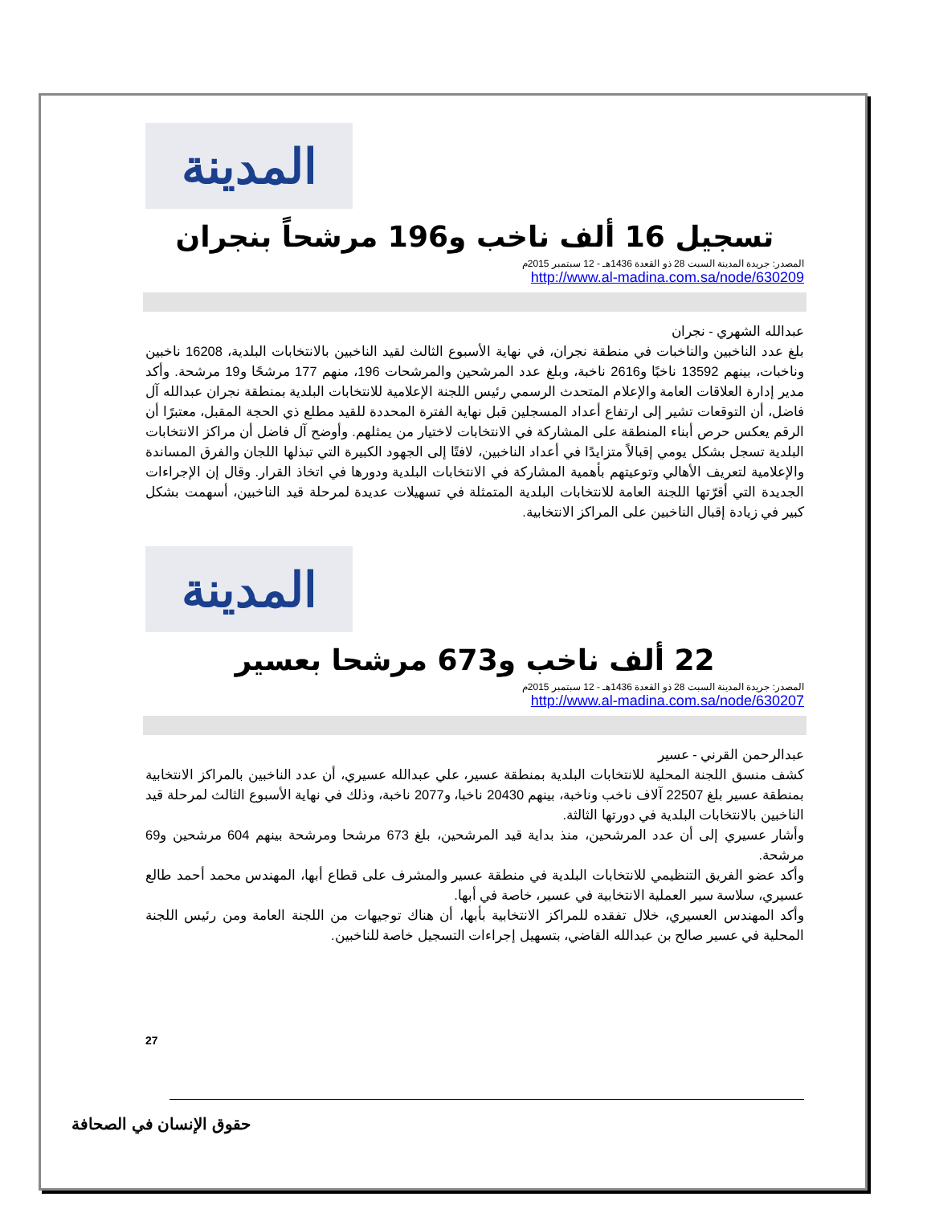المدينة
تسجيل 16 ألف ناخب و196 مرشحاً بنجران
المصدر: جريدة المدينة السبت 28 ذو القعدة 1436هـ - 12 سبتمبر 2015م
http://www.al-madina.com.sa/node/630209
عبدالله الشهري - نجران
بلغ عدد الناخبين والناخبات في منطقة نجران، في نهاية الأسبوع الثالث لقيد الناخبين بالانتخابات البلدية، 16208 ناخبين وناخبات، بينهم 13592 ناخبًا و2616 ناخبة، وبلغ عدد المرشحين والمرشحات 196، منهم 177 مرشحًا و19 مرشحة. وأكد مدير إدارة العلاقات العامة والإعلام المتحدث الرسمي رئيس اللجنة الإعلامية للانتخابات البلدية بمنطقة نجران عبدالله آل فاضل، أن التوقعات تشير إلى ارتفاع أعداد المسجلين قبل نهاية الفترة المحددة للقيد مطلع ذي الحجة المقبل، معتبرًا أن الرقم يعكس حرص أبناء المنطقة على المشاركة في الانتخابات لاختيار من يمثلهم. وأوضح آل فاضل أن مراكز الانتخابات البلدية تسجل بشكل يومي إقبالاً متزايدًا في أعداد الناخبين، لافتًا إلى الجهود الكبيرة التي تبذلها اللجان والفرق المساندة والإعلامية لتعريف الأهالي وتوعيتهم بأهمية المشاركة في الانتخابات البلدية ودورها في اتخاذ القرار. وقال إن الإجراءات الجديدة التي أقرّتها اللجنة العامة للانتخابات البلدية المتمثلة في تسهيلات عديدة لمرحلة قيد الناخبين، أسهمت بشكل كبير في زيادة إقبال الناخبين على المراكز الانتخابية.
المدينة
22 ألف ناخب و673 مرشحا بعسير
المصدر: جريدة المدينة السبت 28 ذو القعدة 1436هـ - 12 سبتمبر 2015م
http://www.al-madina.com.sa/node/630207
عبدالرحمن القرني - عسير
كشف منسق اللجنة المحلية للانتخابات البلدية بمنطقة عسير، علي عبدالله عسيري، أن عدد الناخبين بالمراكز الانتخابية بمنطقة عسير بلغ 22507 آلاف ناخب وناخبة، بينهم 20430 ناخبا، و2077 ناخبة، وذلك في نهاية الأسبوع الثالث لمرحلة قيد الناخبين بالانتخابات البلدية في دورتها الثالثة.
وأشار عسيري إلى أن عدد المرشحين، منذ بداية قيد المرشحين، بلغ 673 مرشحا ومرشحة بينهم 604 مرشحين و69 مرشحة.
وأكد عضو الفريق التنظيمي للانتخابات البلدية في منطقة عسير والمشرف على قطاع أبها، المهندس محمد أحمد طالع عسيري، سلاسة سير العملية الانتخابية في عسير، خاصة في أبها.
وأكد المهندس العسيري، خلال تفقده للمراكز الانتخابية بأبها، أن هناك توجيهات من اللجنة العامة ومن رئيس اللجنة المحلية في عسير صالح بن عبدالله القاضي، بتسهيل إجراءات التسجيل خاصة للناخبين.
27
حقوق الإنسان في الصحافة